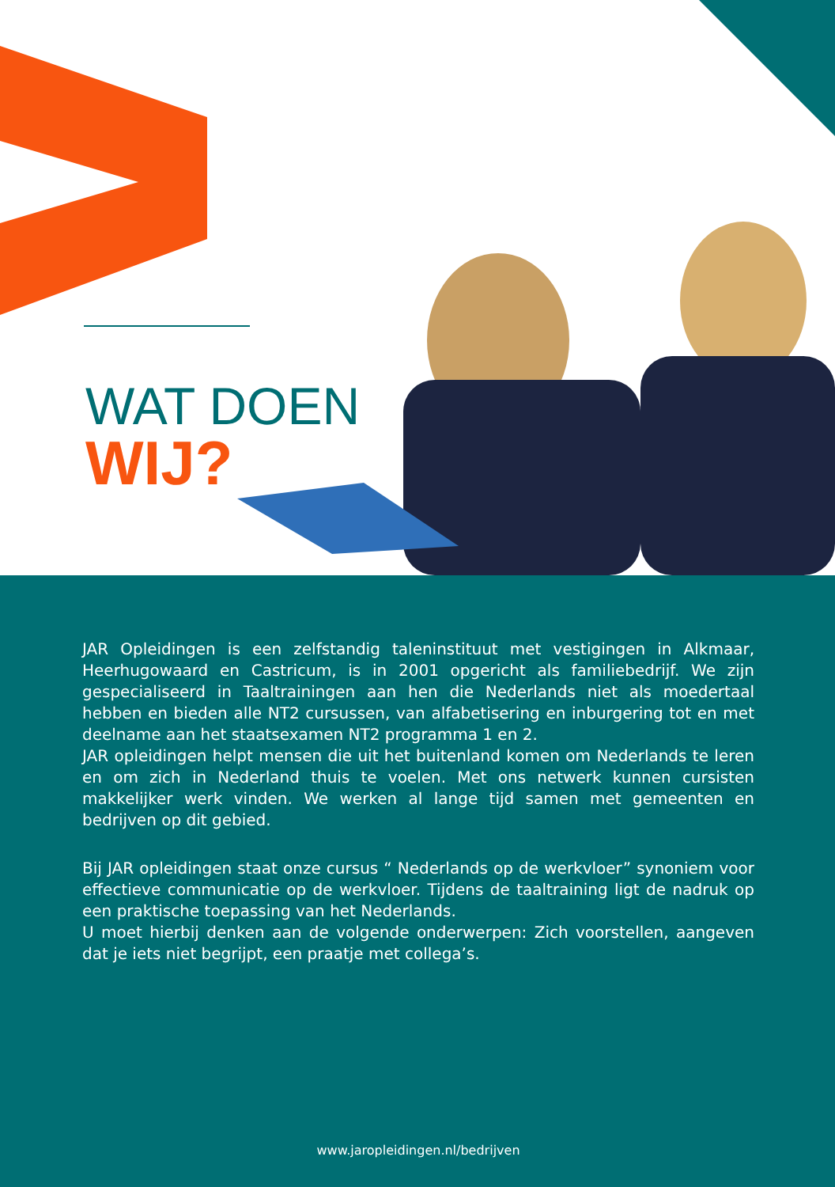WAT DOEN
WIJ?
JAR Opleidingen is een zelfstandig taleninstituut met vestigingen in Alkmaar, Heerhugowaard en Castricum, is in 2001 opgericht als familiebedrijf. We zijn gespecialiseerd in Taaltrainingen aan hen die Nederlands niet als moedertaal hebben en bieden alle NT2 cursussen, van alfabetisering en inburgering tot en met deelname aan het staatsexamen NT2 programma 1 en 2.
JAR opleidingen helpt mensen die uit het buitenland komen om Nederlands te leren en om zich in Nederland thuis te voelen. Met ons netwerk kunnen cursisten makkelijker werk vinden. We werken al lange tijd samen met gemeenten en bedrijven op dit gebied.
Bij JAR opleidingen staat onze cursus “ Nederlands op de werkvloer” synoniem voor effectieve communicatie op de werkvloer. Tijdens de taaltraining ligt de nadruk op een praktische toepassing van het Nederlands.
U moet hierbij denken aan de volgende onderwerpen: Zich voorstellen, aangeven dat je iets niet begrijpt, een praatje met collega’s.
www.jaropleidingen.nl/bedrijven